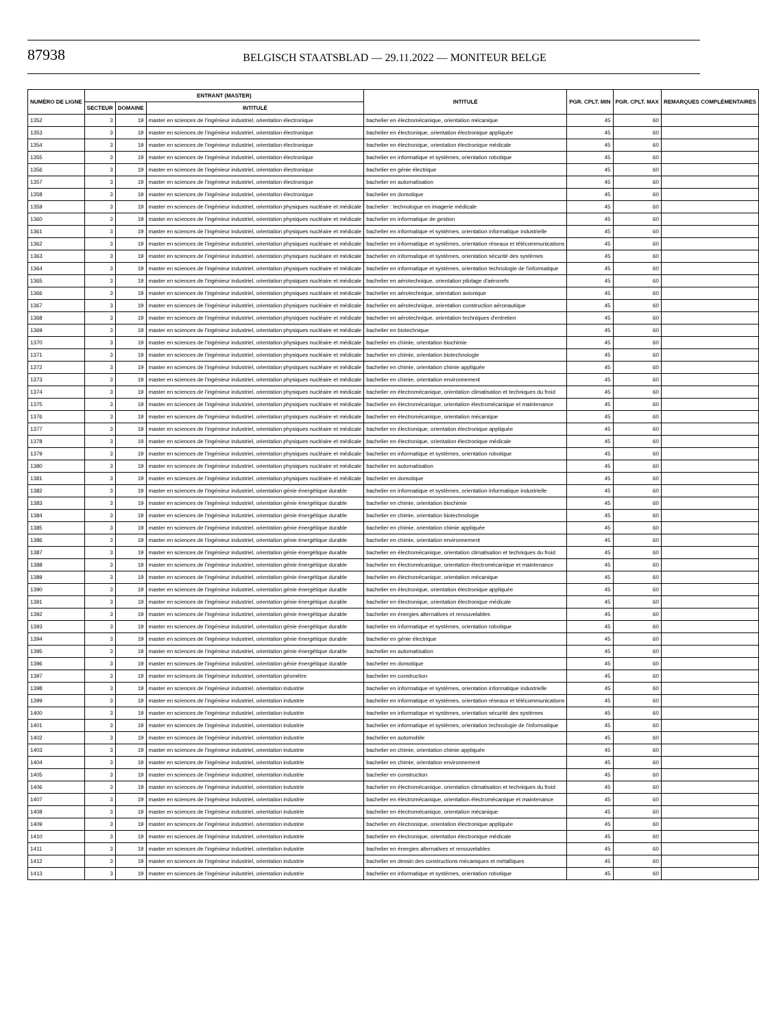87938
BELGISCH STAATSBLAD — 29.11.2022 — MONITEUR BELGE
| NUMÉRO DE LIGNE | ENTRANT (MASTER) | | | INTITULÉ | PGR. CPLT. MIN | PGR. CPLT. MAX | REMARQUES COMPLÉMENTAIRES |
| --- | --- | --- | --- | --- | --- | --- | --- |
| | SECTEUR | DOMAINE | INTITULÉ | | | | |
| 1352 | 3 | 19 | master en sciences de l'ingénieur industriel, orientation électronique | bachelier en électromécanique, orientation mécanique | 45 | 60 | |
| 1353 | 3 | 19 | master en sciences de l'ingénieur industriel, orientation électronique | bachelier en électronique, orientation électronique appliquée | 45 | 60 | |
| 1354 | 3 | 19 | master en sciences de l'ingénieur industriel, orientation électronique | bachelier en électronique, orientation électronique médicale | 45 | 60 | |
| 1355 | 3 | 19 | master en sciences de l'ingénieur industriel, orientation électronique | bachelier en informatique et systèmes, orientation robotique | 45 | 60 | |
| 1356 | 3 | 19 | master en sciences de l'ingénieur industriel, orientation électronique | bachelier en génie électrique | 45 | 60 | |
| 1357 | 3 | 19 | master en sciences de l'ingénieur industriel, orientation électronique | bachelier en automatisation | 45 | 60 | |
| 1358 | 3 | 19 | master en sciences de l'ingénieur industriel, orientation électronique | bachelier en domotique | 45 | 60 | |
| 1359 | 3 | 19 | master en sciences de l'ingénieur industriel, orientation physiques nucléaire et médicale | bachelier : technologue en imagerie médicale | 45 | 60 | |
| 1360 | 3 | 19 | master en sciences de l'ingénieur industriel, orientation physiques nucléaire et médicale | bachelier en informatique de gestion | 45 | 60 | |
| 1361 | 3 | 19 | master en sciences de l'ingénieur industriel, orientation physiques nucléaire et médicale | bachelier en informatique et systèmes, orientation informatique industrielle | 45 | 60 | |
| 1362 | 3 | 19 | master en sciences de l'ingénieur industriel, orientation physiques nucléaire et médicale | bachelier en informatique et systèmes, orientation réseaux et télécommunications | 45 | 60 | |
| 1363 | 3 | 19 | master en sciences de l'ingénieur industriel, orientation physiques nucléaire et médicale | bachelier en informatique et systèmes, orientation sécurité des systèmes | 45 | 60 | |
| 1364 | 3 | 19 | master en sciences de l'ingénieur industriel, orientation physiques nucléaire et médicale | bachelier en informatique et systèmes, orientation technologie de l'informatique | 45 | 60 | |
| 1365 | 3 | 19 | master en sciences de l'ingénieur industriel, orientation physiques nucléaire et médicale | bachelier en aérotechnique, orientation pilotage d'aéronefs | 45 | 60 | |
| 1366 | 3 | 19 | master en sciences de l'ingénieur industriel, orientation physiques nucléaire et médicale | bachelier en aérotechnique, orientation avionique | 45 | 60 | |
| 1367 | 3 | 19 | master en sciences de l'ingénieur industriel, orientation physiques nucléaire et médicale | bachelier en aérotechnique, orientation construction aéronautique | 45 | 60 | |
| 1368 | 3 | 19 | master en sciences de l'ingénieur industriel, orientation physiques nucléaire et médicale | bachelier en aérotechnique, orientation techniques d'entretien | 45 | 60 | |
| 1369 | 3 | 19 | master en sciences de l'ingénieur industriel, orientation physiques nucléaire et médicale | bachelier en biotechnique | 45 | 60 | |
| 1370 | 3 | 19 | master en sciences de l'ingénieur industriel, orientation physiques nucléaire et médicale | bachelier en chimie, orientation biochimie | 45 | 60 | |
| 1371 | 3 | 19 | master en sciences de l'ingénieur industriel, orientation physiques nucléaire et médicale | bachelier en chimie, orientation biotechnologie | 45 | 60 | |
| 1372 | 3 | 19 | master en sciences de l'ingénieur industriel, orientation physiques nucléaire et médicale | bachelier en chimie, orientation chimie appliquée | 45 | 60 | |
| 1373 | 3 | 19 | master en sciences de l'ingénieur industriel, orientation physiques nucléaire et médicale | bachelier en chimie, orientation environnement | 45 | 60 | |
| 1374 | 3 | 19 | master en sciences de l'ingénieur industriel, orientation physiques nucléaire et médicale | bachelier en électromécanique, orientation climatisation et techniques du froid | 45 | 60 | |
| 1375 | 3 | 19 | master en sciences de l'ingénieur industriel, orientation physiques nucléaire et médicale | bachelier en électromécanique, orientation électromécanique et maintenance | 45 | 60 | |
| 1376 | 3 | 19 | master en sciences de l'ingénieur industriel, orientation physiques nucléaire et médicale | bachelier en électromécanique, orientation mécanique | 45 | 60 | |
| 1377 | 3 | 19 | master en sciences de l'ingénieur industriel, orientation physiques nucléaire et médicale | bachelier en électronique, orientation électronique appliquée | 45 | 60 | |
| 1378 | 3 | 19 | master en sciences de l'ingénieur industriel, orientation physiques nucléaire et médicale | bachelier en électronique, orientation électronique médicale | 45 | 60 | |
| 1379 | 3 | 19 | master en sciences de l'ingénieur industriel, orientation physiques nucléaire et médicale | bachelier en informatique et systèmes, orientation robotique | 45 | 60 | |
| 1380 | 3 | 19 | master en sciences de l'ingénieur industriel, orientation physiques nucléaire et médicale | bachelier en automatisation | 45 | 60 | |
| 1381 | 3 | 19 | master en sciences de l'ingénieur industriel, orientation physiques nucléaire et médicale | bachelier en domotique | 45 | 60 | |
| 1382 | 3 | 19 | master en sciences de l'ingénieur industriel, orientation génie énergétique durable | bachelier en informatique et systèmes, orientation informatique industrielle | 45 | 60 | |
| 1383 | 3 | 19 | master en sciences de l'ingénieur industriel, orientation génie énergétique durable | bachelier en chimie, orientation biochimie | 45 | 60 | |
| 1384 | 3 | 19 | master en sciences de l'ingénieur industriel, orientation génie énergétique durable | bachelier en chimie, orientation biotechnologie | 45 | 60 | |
| 1385 | 3 | 19 | master en sciences de l'ingénieur industriel, orientation génie énergétique durable | bachelier en chimie, orientation chimie appliquée | 45 | 60 | |
| 1386 | 3 | 19 | master en sciences de l'ingénieur industriel, orientation génie énergétique durable | bachelier en chimie, orientation environnement | 45 | 60 | |
| 1387 | 3 | 19 | master en sciences de l'ingénieur industriel, orientation génie énergétique durable | bachelier en électromécanique, orientation climatisation et techniques du froid | 45 | 60 | |
| 1388 | 3 | 19 | master en sciences de l'ingénieur industriel, orientation génie énergétique durable | bachelier en électromécanique, orientation électromécanique et maintenance | 45 | 60 | |
| 1389 | 3 | 19 | master en sciences de l'ingénieur industriel, orientation génie énergétique durable | bachelier en électromécanique, orientation mécanique | 45 | 60 | |
| 1390 | 3 | 19 | master en sciences de l'ingénieur industriel, orientation génie énergétique durable | bachelier en électronique, orientation électronique appliquée | 45 | 60 | |
| 1391 | 3 | 19 | master en sciences de l'ingénieur industriel, orientation génie énergétique durable | bachelier en électronique, orientation électronique médicale | 45 | 60 | |
| 1392 | 3 | 19 | master en sciences de l'ingénieur industriel, orientation génie énergétique durable | bachelier en énergies alternatives et renouvelables | 45 | 60 | |
| 1393 | 3 | 19 | master en sciences de l'ingénieur industriel, orientation génie énergétique durable | bachelier en informatique et systèmes, orientation robotique | 45 | 60 | |
| 1394 | 3 | 19 | master en sciences de l'ingénieur industriel, orientation génie énergétique durable | bachelier en génie électrique | 45 | 60 | |
| 1395 | 3 | 19 | master en sciences de l'ingénieur industriel, orientation génie énergétique durable | bachelier en automatisation | 45 | 60 | |
| 1396 | 3 | 19 | master en sciences de l'ingénieur industriel, orientation génie énergétique durable | bachelier en domotique | 45 | 60 | |
| 1397 | 3 | 19 | master en sciences de l'ingénieur industriel, orientation géomètre | bachelier en construction | 45 | 60 | |
| 1398 | 3 | 19 | master en sciences de l'ingénieur industriel, orientation industrie | bachelier en informatique et systèmes, orientation informatique industrielle | 45 | 60 | |
| 1399 | 3 | 19 | master en sciences de l'ingénieur industriel, orientation industrie | bachelier en informatique et systèmes, orientation réseaux et télécommunications | 45 | 60 | |
| 1400 | 3 | 19 | master en sciences de l'ingénieur industriel, orientation industrie | bachelier en informatique et systèmes, orientation sécurité des systèmes | 45 | 60 | |
| 1401 | 3 | 19 | master en sciences de l'ingénieur industriel, orientation industrie | bachelier en informatique et systèmes, orientation technologie de l'informatique | 45 | 60 | |
| 1402 | 3 | 19 | master en sciences de l'ingénieur industriel, orientation industrie | bachelier en automobile | 45 | 60 | |
| 1403 | 3 | 19 | master en sciences de l'ingénieur industriel, orientation industrie | bachelier en chimie, orientation chimie appliquée | 45 | 60 | |
| 1404 | 3 | 19 | master en sciences de l'ingénieur industriel, orientation industrie | bachelier en chimie, orientation environnement | 45 | 60 | |
| 1405 | 3 | 19 | master en sciences de l'ingénieur industriel, orientation industrie | bachelier en construction | 45 | 60 | |
| 1406 | 3 | 19 | master en sciences de l'ingénieur industriel, orientation industrie | bachelier en électromécanique, orientation climatisation et techniques du froid | 45 | 60 | |
| 1407 | 3 | 19 | master en sciences de l'ingénieur industriel, orientation industrie | bachelier en électromécanique, orientation électromécanique et maintenance | 45 | 60 | |
| 1408 | 3 | 19 | master en sciences de l'ingénieur industriel, orientation industrie | bachelier en électromécanique, orientation mécanique | 45 | 60 | |
| 1409 | 3 | 19 | master en sciences de l'ingénieur industriel, orientation industrie | bachelier en électronique, orientation électronique appliquée | 45 | 60 | |
| 1410 | 3 | 19 | master en sciences de l'ingénieur industriel, orientation industrie | bachelier en électronique, orientation électronique médicale | 45 | 60 | |
| 1411 | 3 | 19 | master en sciences de l'ingénieur industriel, orientation industrie | bachelier en énergies alternatives et renouvelables | 45 | 60 | |
| 1412 | 3 | 19 | master en sciences de l'ingénieur industriel, orientation industrie | bachelier en dessin des constructions mécaniques et métalliques | 45 | 60 | |
| 1413 | 3 | 19 | master en sciences de l'ingénieur industriel, orientation industrie | bachelier en informatique et systèmes, orientation robotique | 45 | 60 | |